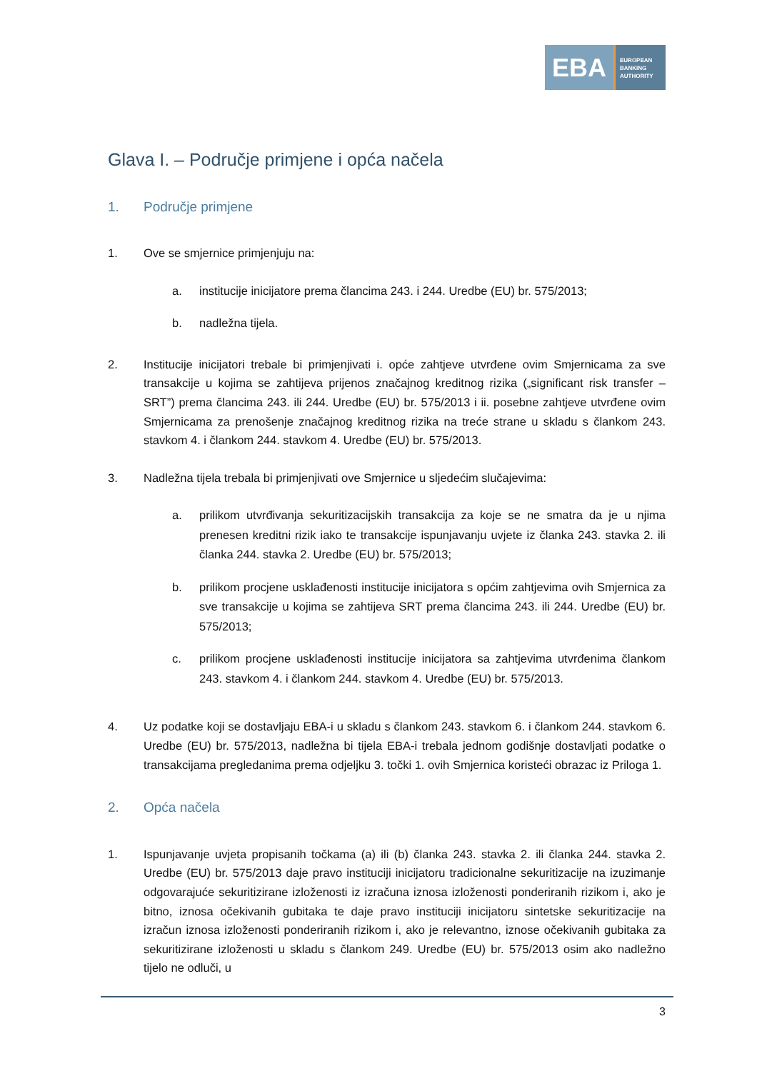EBA
EUROPEAN
BANKING
AUTHORITY
Glava I. – Područje primjene i opća načela
1. Područje primjene
1. Ove se smjernice primjenjuju na:
a. institucije inicijatore prema člancima 243. i 244. Uredbe (EU) br. 575/2013;
b. nadležna tijela.
2. Institucije inicijatori trebale bi primjenjivati i. opće zahtjeve utvrđene ovim Smjernicama za sve transakcije u kojima se zahtijeva prijenos značajnog kreditnog rizika („significant risk transfer – SRT”) prema člancima 243. ili 244. Uredbe (EU) br. 575/2013 i ii. posebne zahtjeve utvrđene ovim Smjernicama za prenošenje značajnog kreditnog rizika na treće strane u skladu s člankom 243. stavkom 4. i člankom 244. stavkom 4. Uredbe (EU) br. 575/2013.
3. Nadležna tijela trebala bi primjenjivati ove Smjernice u sljedećim slučajevima:
a. prilikom utvrđivanja sekuritizacijskih transakcija za koje se ne smatra da je u njima prenesen kreditni rizik iako te transakcije ispunjavanju uvjete iz članka 243. stavka 2. ili članka 244. stavka 2. Uredbe (EU) br. 575/2013;
b. prilikom procjene usklađenosti institucije inicijatora s općim zahtjevima ovih Smjernica za sve transakcije u kojima se zahtijeva SRT prema člancima 243. ili 244. Uredbe (EU) br. 575/2013;
c. prilikom procjene usklađenosti institucije inicijatora sa zahtjevima utvrđenima člankom 243. stavkom 4. i člankom 244. stavkom 4. Uredbe (EU) br. 575/2013.
4. Uz podatke koji se dostavljaju EBA-i u skladu s člankom 243. stavkom 6. i člankom 244. stavkom 6. Uredbe (EU) br. 575/2013, nadležna bi tijela EBA-i trebala jednom godišnje dostavljati podatke o transakcijama pregledanima prema odjeljku 3. točki 1. ovih Smjernica koristeći obrazac iz Priloga 1.
2. Opća načela
1. Ispunjavanje uvjeta propisanih točkama (a) ili (b) članka 243. stavka 2. ili članka 244. stavka 2. Uredbe (EU) br. 575/2013 daje pravo instituciji inicijatoru tradicionalne sekuritizacije na izuzimanje odgovarajuće sekuritizirane izloženosti iz izračuna iznosa izloženosti ponderiranih rizikom i, ako je bitno, iznosa očekivanih gubitaka te daje pravo instituciji inicijatoru sintetske sekuritizacije na izračun iznosa izloženosti ponderiranih rizikom i, ako je relevantno, iznose očekivanih gubitaka za sekuritizirane izloženosti u skladu s člankom 249. Uredbe (EU) br. 575/2013 osim ako nadležno tijelo ne odluči, u
3